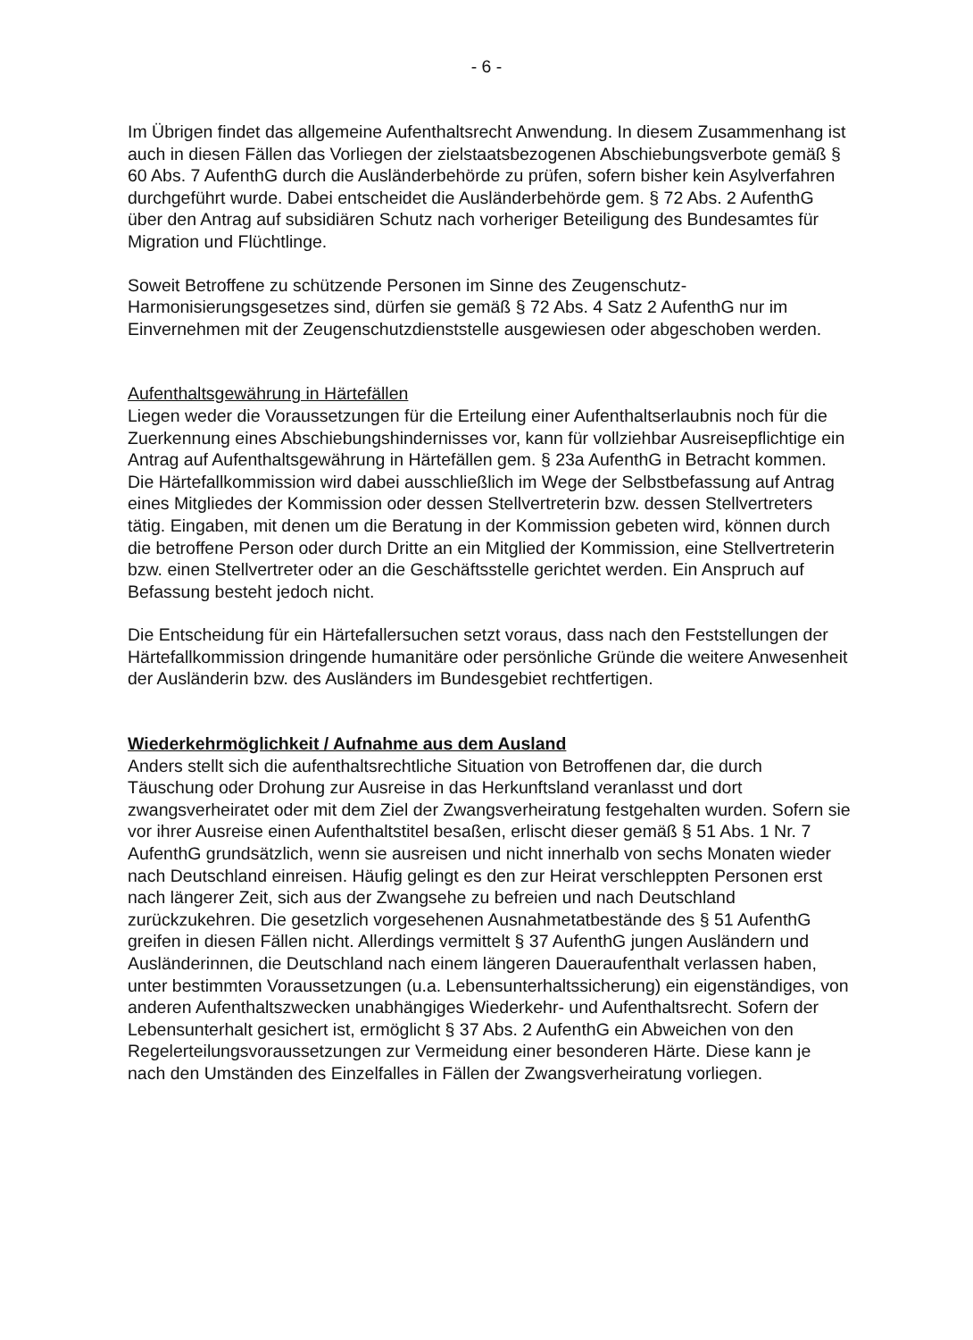- 6 -
Im Übrigen findet das allgemeine Aufenthaltsrecht Anwendung. In diesem Zusammenhang ist auch in diesen Fällen das Vorliegen der zielstaatsbezogenen Abschiebungsverbote gemäß § 60 Abs. 7 AufenthG durch die Ausländerbehörde zu prüfen, sofern bisher kein Asylverfahren durchgeführt wurde. Dabei entscheidet die Ausländerbehörde gem. § 72 Abs. 2 AufenthG über den Antrag auf subsidiären Schutz nach vorheriger Beteiligung des Bundesamtes für Migration und Flüchtlinge.
Soweit Betroffene zu schützende Personen im Sinne des Zeugenschutz-Harmonisierungsgesetzes sind, dürfen sie gemäß § 72 Abs. 4 Satz 2 AufenthG nur im Einvernehmen mit der Zeugenschutzdienststelle ausgewiesen oder abgeschoben werden.
Aufenthaltsgewährung in Härtefällen
Liegen weder die Voraussetzungen für die Erteilung einer Aufenthaltserlaubnis noch für die Zuerkennung eines Abschiebungshindernisses vor, kann für vollziehbar Ausreisepflichtige ein Antrag auf Aufenthaltsgewährung in Härtefällen gem. § 23a AufenthG in Betracht kommen. Die Härtefallkommission wird dabei ausschließlich im Wege der Selbstbefassung auf Antrag eines Mitgliedes der Kommission oder dessen Stellvertreterin bzw. dessen Stellvertreters tätig. Eingaben, mit denen um die Beratung in der Kommission gebeten wird, können durch die betroffene Person oder durch Dritte an ein Mitglied der Kommission, eine Stellvertreterin bzw. einen Stellvertreter oder an die Geschäftsstelle gerichtet werden. Ein Anspruch auf Befassung besteht jedoch nicht.
Die Entscheidung für ein Härtefallersuchen setzt voraus, dass nach den Feststellungen der Härtefallkommission dringende humanitäre oder persönliche Gründe die weitere Anwesenheit der Ausländerin bzw. des Ausländers im Bundesgebiet rechtfertigen.
Wiederkehrmöglichkeit / Aufnahme aus dem Ausland
Anders stellt sich die aufenthaltsrechtliche Situation von Betroffenen dar, die durch Täuschung oder Drohung zur Ausreise in das Herkunftsland veranlasst und dort zwangsverheiratet oder mit dem Ziel der Zwangsverheiratung festgehalten wurden. Sofern sie vor ihrer Ausreise einen Aufenthaltstitel besaßen, erlischt dieser gemäß § 51 Abs. 1 Nr. 7 AufenthG grundsätzlich, wenn sie ausreisen und nicht innerhalb von sechs Monaten wieder nach Deutschland einreisen. Häufig gelingt es den zur Heirat verschleppten Personen erst nach längerer Zeit, sich aus der Zwangsehe zu befreien und nach Deutschland zurückzukehren. Die gesetzlich vorgesehenen Ausnahmetatbestände des § 51 AufenthG greifen in diesen Fällen nicht. Allerdings vermittelt § 37 AufenthG jungen Ausländern und Ausländerinnen, die Deutschland nach einem längeren Daueraufenthalt verlassen haben, unter bestimmten Voraussetzungen (u.a. Lebensunterhaltssicherung) ein eigenständiges, von anderen Aufenthaltszwecken unabhängiges Wiederkehr- und Aufenthaltsrecht. Sofern der Lebensunterhalt gesichert ist, ermöglicht § 37 Abs. 2 AufenthG ein Abweichen von den Regelerteilungsvoraussetzungen zur Vermeidung einer besonderen Härte. Diese kann je nach den Umständen des Einzelfalles in Fällen der Zwangsverheiratung vorliegen.